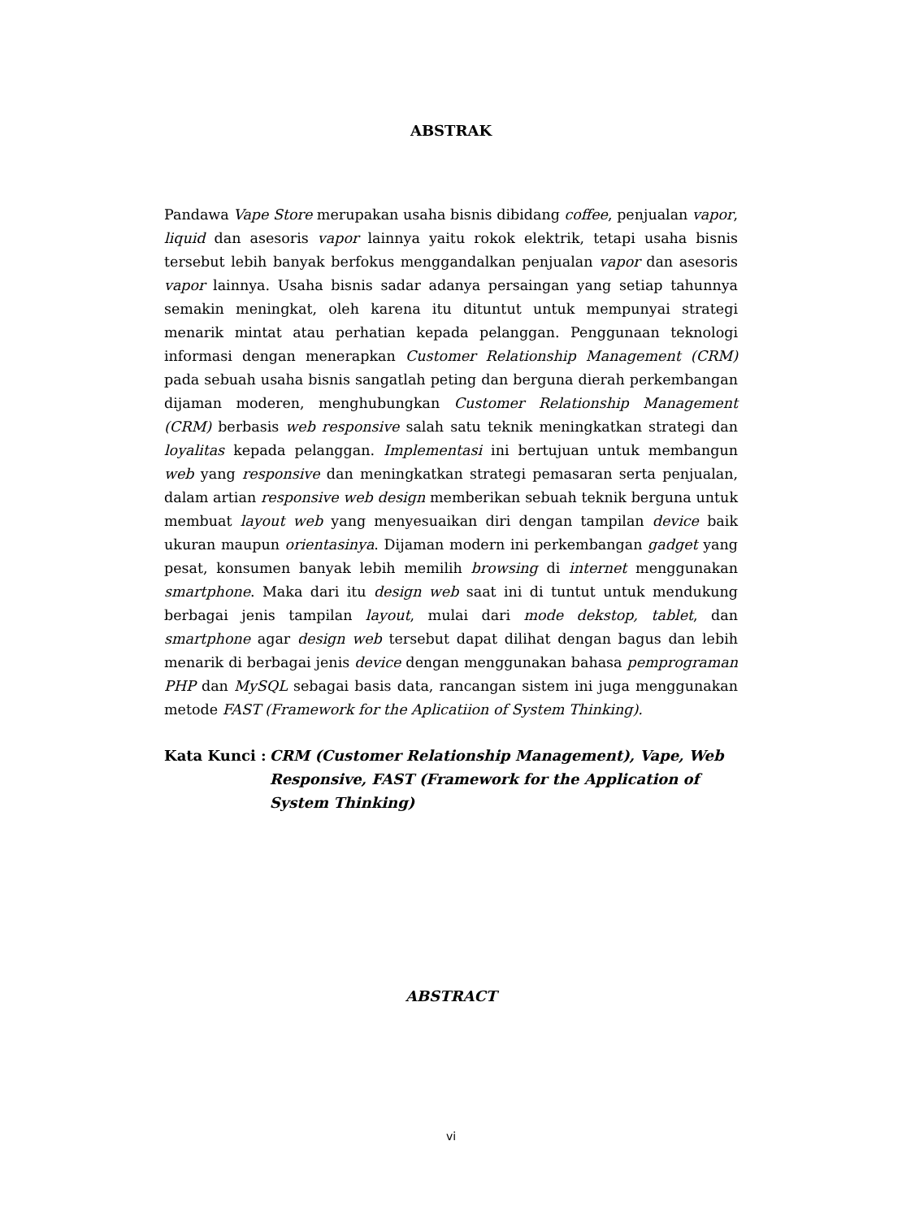ABSTRAK
Pandawa Vape Store merupakan usaha bisnis dibidang coffee, penjualan vapor, liquid dan asesoris vapor lainnya yaitu rokok elektrik, tetapi usaha bisnis tersebut lebih banyak berfokus menggandalkan penjualan vapor dan asesoris vapor lainnya. Usaha bisnis sadar adanya persaingan yang setiap tahunnya semakin meningkat, oleh karena itu dituntut untuk mempunyai strategi menarik mintat atau perhatian kepada pelanggan. Penggunaan teknologi informasi dengan menerapkan Customer Relationship Management (CRM) pada sebuah usaha bisnis sangatlah peting dan berguna dierah perkembangan dijaman moderen, menghubungkan Customer Relationship Management (CRM) berbasis web responsive salah satu teknik meningkatkan strategi dan loyalitas kepada pelanggan. Implementasi ini bertujuan untuk membangun web yang responsive dan meningkatkan strategi pemasaran serta penjualan, dalam artian responsive web design memberikan sebuah teknik berguna untuk membuat layout web yang menyesuaikan diri dengan tampilan device baik ukuran maupun orientasinya. Dijaman modern ini perkembangan gadget yang pesat, konsumen banyak lebih memilih browsing di internet menggunakan smartphone. Maka dari itu design web saat ini di tuntut untuk mendukung berbagai jenis tampilan layout, mulai dari mode dekstop, tablet, dan smartphone agar design web tersebut dapat dilihat dengan bagus dan lebih menarik di berbagai jenis device dengan menggunakan bahasa pemprograman PHP dan MySQL sebagai basis data, rancangan sistem ini juga menggunakan metode FAST (Framework for the Aplicatiion of System Thinking).
Kata Kunci : CRM (Customer Relationship Management), Vape, Web Responsive, FAST (Framework for the Application of System Thinking)
ABSTRACT
vi